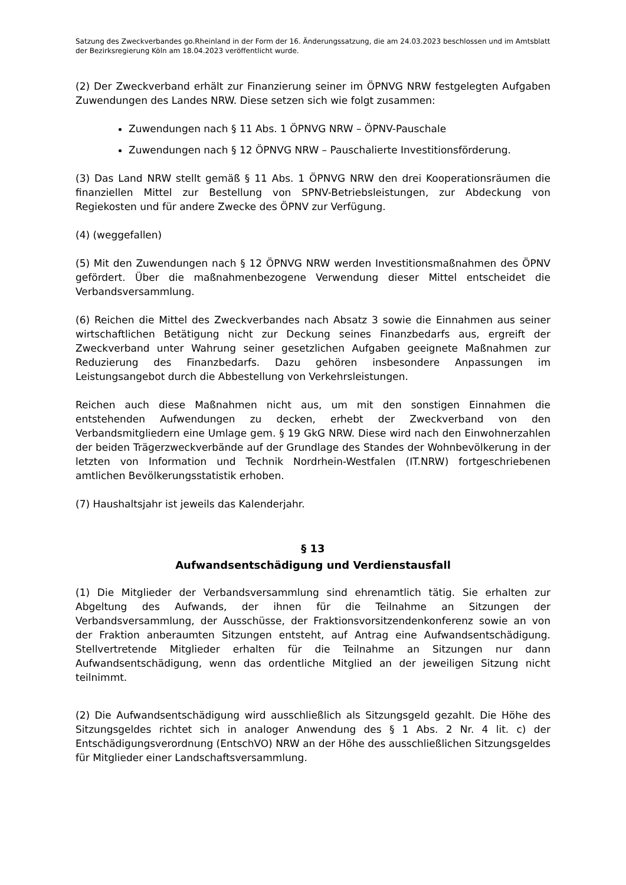Satzung des Zweckverbandes go.Rheinland in der Form der 16. Änderungssatzung, die am 24.03.2023 beschlossen und im Amtsblatt der Bezirksregierung Köln am 18.04.2023 veröffentlicht wurde.
(2) Der Zweckverband erhält zur Finanzierung seiner im ÖPNVG NRW festgelegten Aufgaben Zuwendungen des Landes NRW. Diese setzen sich wie folgt zusammen:
Zuwendungen nach § 11 Abs. 1 ÖPNVG NRW – ÖPNV-Pauschale
Zuwendungen nach § 12 ÖPNVG NRW – Pauschalierte Investitionsförderung.
(3) Das Land NRW stellt gemäß § 11 Abs. 1 ÖPNVG NRW den drei Kooperationsräumen die finanziellen Mittel zur Bestellung von SPNV-Betriebsleistungen, zur Abdeckung von Regiekosten und für andere Zwecke des ÖPNV zur Verfügung.
(4) (weggefallen)
(5) Mit den Zuwendungen nach § 12 ÖPNVG NRW werden Investitionsmaßnahmen des ÖPNV gefördert. Über die maßnahmenbezogene Verwendung dieser Mittel entscheidet die Verbandsversammlung.
(6) Reichen die Mittel des Zweckverbandes nach Absatz 3 sowie die Einnahmen aus seiner wirtschaftlichen Betätigung nicht zur Deckung seines Finanzbedarfs aus, ergreift der Zweckverband unter Wahrung seiner gesetzlichen Aufgaben geeignete Maßnahmen zur Reduzierung des Finanzbedarfs. Dazu gehören insbesondere Anpassungen im Leistungsangebot durch die Abbestellung von Verkehrsleistungen.
Reichen auch diese Maßnahmen nicht aus, um mit den sonstigen Einnahmen die entstehenden Aufwendungen zu decken, erhebt der Zweckverband von den Verbandsmitgliedern eine Umlage gem. § 19 GkG NRW. Diese wird nach den Einwohnerzahlen der beiden Trägerzweckverbände auf der Grundlage des Standes der Wohnbevölkerung in der letzten von Information und Technik Nordrhein-Westfalen (IT.NRW) fortgeschriebenen amtlichen Bevölkerungsstatistik erhoben.
(7) Haushaltsjahr ist jeweils das Kalenderjahr.
§ 13
Aufwandsentschädigung und Verdienstausfall
(1) Die Mitglieder der Verbandsversammlung sind ehrenamtlich tätig. Sie erhalten zur Abgeltung des Aufwands, der ihnen für die Teilnahme an Sitzungen der Verbandsversammlung, der Ausschüsse, der Fraktionsvorsitzendenkonferenz sowie an von der Fraktion anberaumten Sitzungen entsteht, auf Antrag eine Aufwandsentschädigung. Stellvertretende Mitglieder erhalten für die Teilnahme an Sitzungen nur dann Aufwandsentschädigung, wenn das ordentliche Mitglied an der jeweiligen Sitzung nicht teilnimmt.
(2) Die Aufwandsentschädigung wird ausschließlich als Sitzungsgeld gezahlt. Die Höhe des Sitzungsgeldes richtet sich in analoger Anwendung des § 1 Abs. 2 Nr. 4 lit. c) der Entschädigungsverordnung (EntschVO) NRW an der Höhe des ausschließlichen Sitzungsgeldes für Mitglieder einer Landschaftsversammlung.